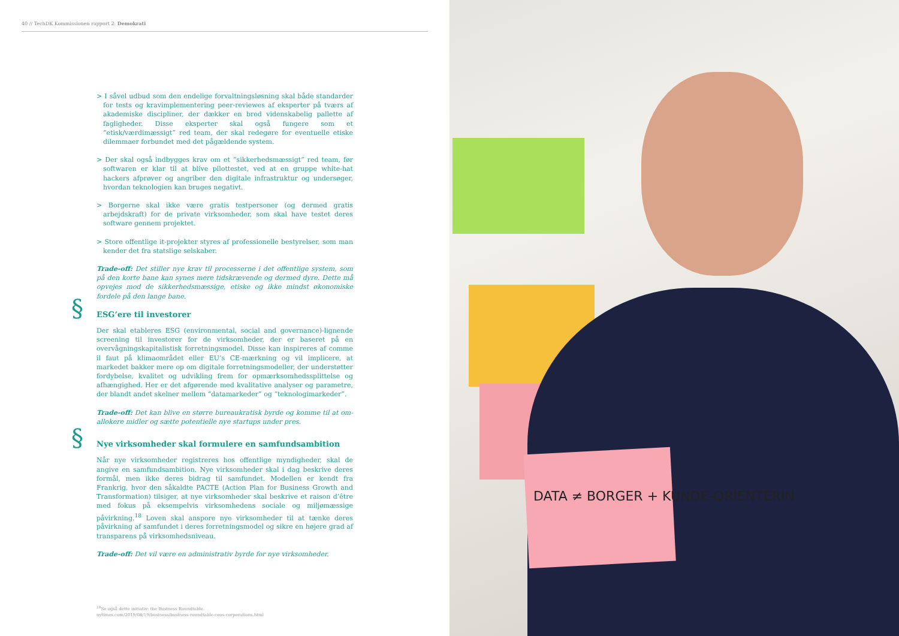40 // TechDK Kommissionen rapport 2: Demokrati
> I såvel udbud som den endelige forvaltningsløsning skal både standarder for tests og kravimplementering peer-reviewes af eksperter på tværs af akademiske discipliner, der dækker en bred videnskabelig pallette af fagligheder. Disse eksperter skal også fungere som et “etisk/værdimæssigt” red team, der skal redegøre for eventuelle etiske dilemmaer forbundet med det pågældende system.
> Der skal også indbygges krav om et “sikkerhedsmæssigt” red team, før softwaren er klar til at blive pilottestet, ved at en gruppe white-hat hackers afprøver og angriber den digitale infrastruktur og undersøger, hvordan teknologien kan bruges negativt.
> Borgerne skal ikke være gratis testpersoner (og dermed gratis arbejdskraft) for de private virksomheder, som skal have testet deres software gennem projektet.
> Store offentlige it-projekter styres af professionelle bestyrelser, som man kender det fra statslige selskaber.
Trade-off: Det stiller nye krav til processerne i det offentlige system, som på den korte bane kan synes mere tidskrævende og dermed dyre. Dette må opvejes mod de sikkerhedsmæssige, etiske og ikke mindst økonomiske fordele på den lange bane.
§ ESG’ere til investorer
Der skal etableres ESG (environmental, social and governance)-lignende screening til investorer for de virksomheder, der er baseret på en overvågningskapitalistisk forretningsmodel. Disse kan inspireres af comme il faut på klimaområdet eller EU’s CE-mærkning og vil implicere, at markedet bakker mere op om digitale forretningsmodeller, der understøtter fordybelse, kvalitet og udvikling frem for opmærksomhedssplittelse og afhængighed. Her er det afgørende med kvalitative analyser og parametre, der blandt andet skelner mellem “datamarkeder” og “teknologimarkeder”.
Trade-off: Det kan blive en større bureaukratisk byrde og komme til at om-allokere midler og sætte potentielle nye startups under pres.
§ Nye virksomheder skal formulere en samfundsambition
Når nye virksomheder registreres hos offentlige myndigheder, skal de angive en samfundsambition. Nye virksomheder skal i dag beskrive deres formål, men ikke deres bidrag til samfundet. Modellen er kendt fra Frankrig, hvor den såkaldte PACTE (Action Plan for Business Growth and Transformation) tilsiger, at nye virksomheder skal beskrive et raison d’être med fokus på eksempelvis virksomhedens sociale og miljømæssige påvirkning.<sup>18</sup> Loven skal anspore nye virksomheder til at tænke deres påvirkning af samfundet i deres forretningsmodel og sikre en højere grad af transparens på virksomhedsniveau.
Trade-off: Det vil være en administrativ byrde for nye virksomheder.
<sup>18</sup> Se også dette initiativ: the Business Roundtable.
nytimes.com/2019/08/19/business/business-roundtable-ceos-corporations.html
DATA ≠ BORGER + KUNDE-ORIENTERIN